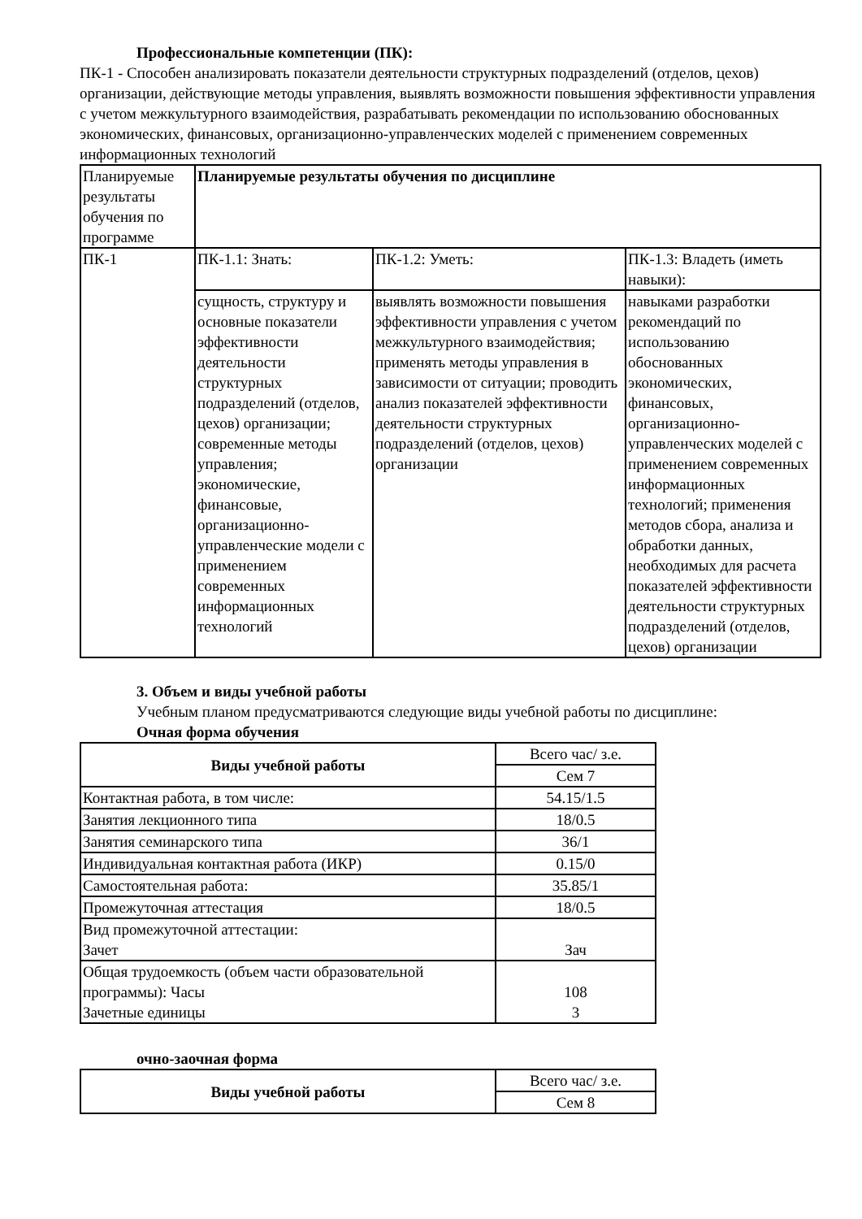Профессиональные компетенции (ПК):
ПК-1 - Способен анализировать показатели деятельности структурных подразделений (отделов, цехов) организации, действующие методы управления, выявлять возможности повышения эффективности управления с учетом межкультурного взаимодействия, разрабатывать рекомендации по использованию обоснованных экономических, финансовых, организационно-управленческих моделей с применением современных информационных технологий
| Планируемые результаты обучения по программе | Планируемые результаты обучения по дисциплине | | |
| ПК-1 | ПК-1.1: Знать: | ПК-1.2: Уметь: | ПК-1.3: Владеть (иметь навыки): |
| | сущность, структуру и основные показатели эффективности деятельности структурных подразделений (отделов, цехов) организации; современные методы управления; экономические, финансовые, организационно-управленческие модели с применением современных информационных технологий | выявлять возможности повышения эффективности управления с учетом межкультурного взаимодействия; применять методы управления в зависимости от ситуации; проводить анализ показателей эффективности деятельности структурных подразделений (отделов, цехов) организации | навыками разработки рекомендаций по использованию обоснованных экономических, финансовых, организационно-управленческих моделей с применением современных информационных технологий; применения методов сбора, анализа и обработки данных, необходимых для расчета показателей эффективности деятельности структурных подразделений (отделов, цехов) организации |
3. Объем и виды учебной работы
Учебным планом предусматриваются следующие виды учебной работы по дисциплине:
Очная форма обучения
| Виды учебной работы | Всего час/ з.е. |
| | Сем 7 |
| Контактная работа, в том числе: | 54.15/1.5 |
| Занятия лекционного типа | 18/0.5 |
| Занятия семинарского типа | 36/1 |
| Индивидуальная контактная работа (ИКР) | 0.15/0 |
| Самостоятельная работа: | 35.85/1 |
| Промежуточная аттестация | 18/0.5 |
| Вид промежуточной аттестации: Зачет | Зач |
| Общая трудоемкость (объем части образовательной программы): Часы Зачетные единицы | 108 3 |
очно-заочная форма
| Виды учебной работы | Всего час/ з.е. |
| | Сем 8 |